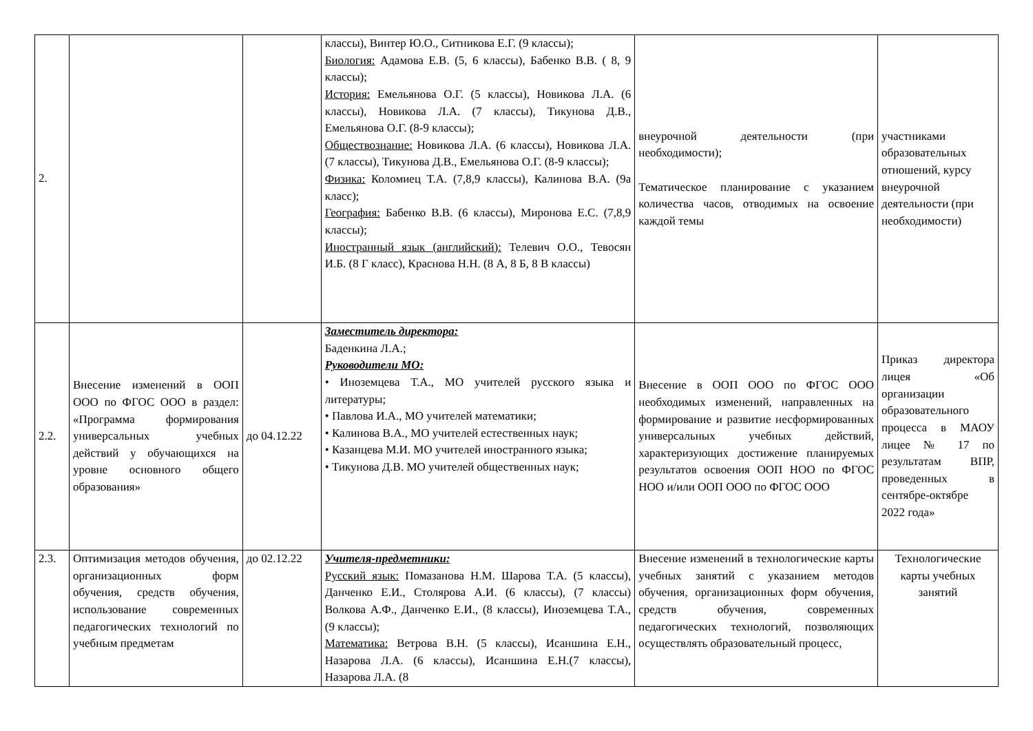| 2. | | | классы), Винтер Ю.О., Ситникова Е.Г. (9 классы); Биология: Адамова Е.В. (5, 6 классы), Бабенко В.В. ( 8, 9 классы); История: Емельянова О.Г. (5 классы), Новикова Л.А. (6 классы), Новикова Л.А. (7 классы), Тикунова Д.В., Емельянова О.Г. (8-9 классы); Обществознание: Новикова Л.А. (6 классы), Новикова Л.А. (7 классы), Тикунова Д.В., Емельянова О.Г. (8-9 классы); Физика: Коломиец Т.А. (7,8,9 классы), Калинова В.А. (9а класс); География: Бабенко В.В. (6 классы), Миронова Е.С. (7,8,9 классы); Иностранный язык (английский): Телевич О.О., Тевосян И.Б. (8 Г класс), Краснова Н.Н. (8 А, 8 Б, 8 В классы) | внеурочной деятельности (при необходимости); Тематическое планирование с указанием количества часов, отводимых на освоение каждой темы | участниками образовательных отношений, курсу внеурочной деятельности (при необходимости) |
| 2.2. | Внесение изменений в ООП ООО по ФГОС ООО в раздел: «Программа формирования универсальных учебных действий у обучающихся на уровне основного общего образования» | до 04.12.22 | Заместитель директора: Баденкина Л.А.; Руководители МО: • Иноземцева Т.А., МО учителей русского языка и литературы; • Павлова И.А., МО учителей математики; • Калинова В.А., МО учителей естественных наук; • Казанцева М.И. МО учителей иностранного языка; • Тикунова Д.В. МО учителей общественных наук; | Внесение в ООП ООО по ФГОС ООО необходимых изменений, направленных на формирование и развитие несформированных универсальных учебных действий, характеризующих достижение планируемых результатов освоения ООП НОО по ФГОС НОО и/или ООП ООО по ФГОС ООО | Приказ директора лицея «Об организации образовательного процесса в МАОУ лицее № 17 по результатам ВПР, проведенных в сентябре-октябре 2022 года» |
| 2.3. | Оптимизация методов обучения, организационных форм обучения, средств обучения, использование современных педагогических технологий по учебным предметам | до 02.12.22 | Учителя-предметники: Русский язык: Помазанова Н.М. Шарова Т.А. (5 классы), Данченко Е.И., Столярова А.И. (6 классы), (7 классы) Волкова А.Ф., Данченко Е.И., (8 классы), Иноземцева Т.А., (9 классы); Математика: Ветрова В.Н. (5 классы), Исаншина Е.Н., Назарова Л.А. (6 классы), Исаншина Е.Н.(7 классы), Назарова Л.А. (8 | Внесение изменений в технологические карты учебных занятий с указанием методов обучения, организационных форм обучения, средств обучения, современных педагогических технологий, позволяющих осуществлять образовательный процесс, | Технологические карты учебных занятий |